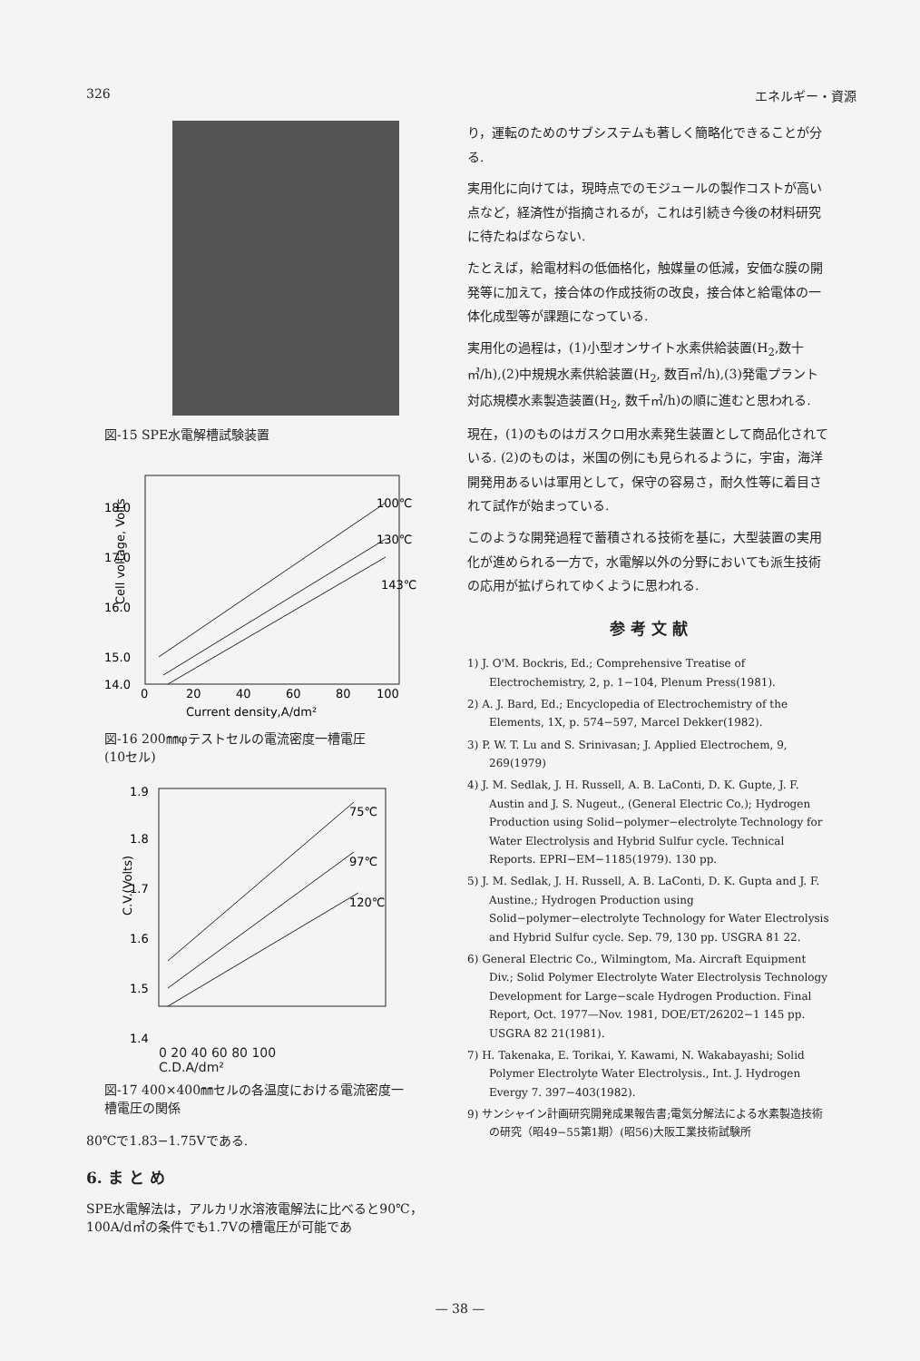326 エネルギー・資源
図-15 SPE水電解槽試験装置
18.0
17.0
16.0
15.0
14.0
0
20
40
60
80
100
Cell voltage, Volts
Current density,A/dm²
100℃
130℃
143℃
図-16 200㎜φテストセルの電流密度一槽電圧
(10セル)
1.9
1.8
1.7
1.6
1.5
1.4
C.V.(Volts)
75℃
97℃
120℃
0 20 40 60 80 100
C.D.A/dm²
図-17 400×400㎜セルの各温度における電流密度一
槽電圧の関係
80℃で1.83−1.75Vである.
6. ま と め
SPE水電解法は，アルカリ水溶液電解法に比べると90℃，100A/d㎡の条件でも1.7Vの槽電圧が可能であ
り，運転のためのサブシステムも著しく簡略化できることが分る.
実用化に向けては，現時点でのモジュールの製作コストが高い点など，経済性が指摘されるが，これは引続き今後の材料研究に待たねばならない.
たとえば，給電材料の低価格化，触媒量の低減，安価な膜の開発等に加えて，接合体の作成技術の改良，接合体と給電体の一体化成型等が課題になっている.
実用化の過程は，(1)小型オンサイト水素供給装置(H<sub>2</sub>,数十㎥/h),(2)中規規水素供給装置(H<sub>2</sub>, 数百㎥/h),(3)発電プラント対応規模水素製造装置(H<sub>2</sub>, 数千㎥/h)の順に進むと思われる.
現在，(1)のものはガスクロ用水素発生装置として商品化されている. (2)のものは，米国の例にも見られるように，宇宙，海洋開発用あるいは軍用として，保守の容易さ，耐久性等に着目されて試作が始まっている.
このような開発過程で蓄積される技術を基に，大型装置の実用化が進められる一方で，水電解以外の分野においても派生技術の応用が拡げられてゆくように思われる.
参 考 文 献
1) J. O'M. Bockris, Ed.; Comprehensive Treatise of Electrochemistry, 2, p. 1−104, Plenum Press(1981).
2) A. J. Bard, Ed.; Encyclopedia of Electrochemistry of the Elements, 1X, p. 574−597, Marcel Dekker(1982).
3) P. W. T. Lu and S. Srinivasan; J. Applied Electrochem, 9, 269(1979)
4) J. M. Sedlak, J. H. Russell, A. B. LaConti, D. K. Gupte, J. F. Austin and J. S. Nugeut., (General Electric Co.); Hydrogen Production using Solid−polymer−electrolyte Technology for Water Electrolysis and Hybrid Sulfur cycle. Technical Reports. EPRI−EM−1185(1979). 130 pp.
5) J. M. Sedlak, J. H. Russell, A. B. LaConti, D. K. Gupta and J. F. Austine.; Hydrogen Production using Solid−polymer−electrolyte Technology for Water Electrolysis and Hybrid Sulfur cycle. Sep. 79, 130 pp. USGRA 81 22.
6) General Electric Co., Wilmingtom, Ma. Aircraft Equipment Div.; Solid Polymer Electrolyte Water Electrolysis Technology Development for Large−scale Hydrogen Production. Final Report, Oct. 1977—Nov. 1981, DOE/ET/26202−1 145 pp. USGRA 82 21(1981).
7) H. Takenaka, E. Torikai, Y. Kawami, N. Wakabayashi; Solid Polymer Electrolyte Water Electrolysis., Int. J. Hydrogen Evergy 7. 397−403(1982).
9) サンシャイン計画研究開発成果報告書;電気分解法による水素製造技術の研究（昭49−55第1期）(昭56)大阪工業技術試験所
— 38 —